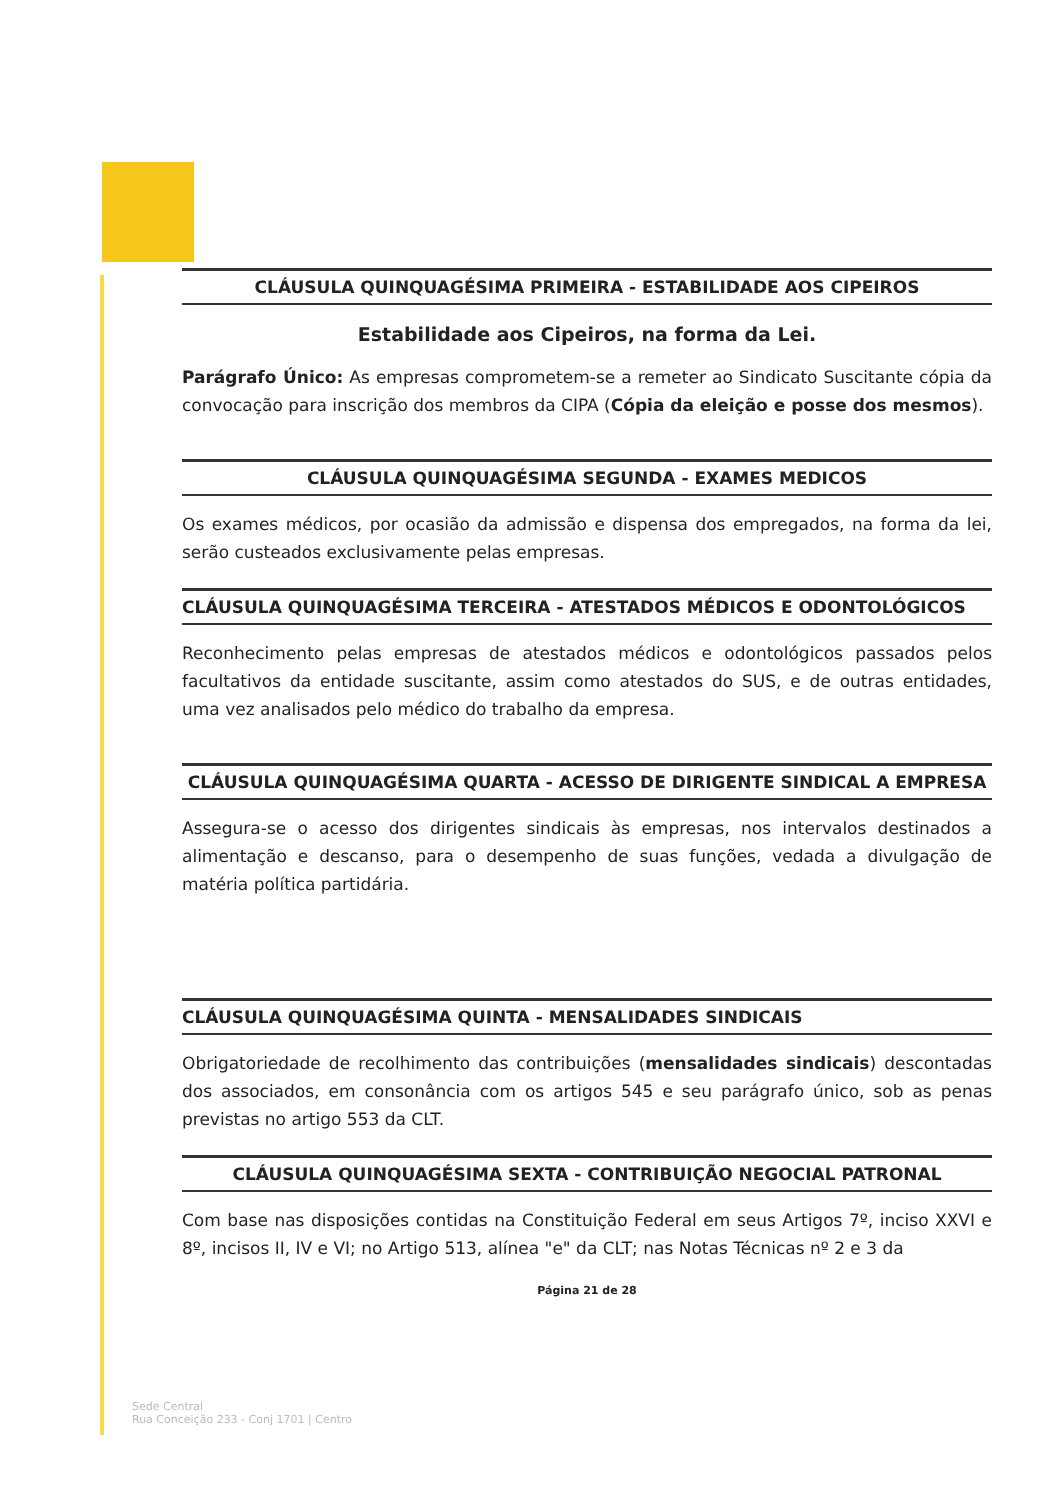CLÁUSULA QUINQUAGÉSIMA PRIMEIRA - ESTABILIDADE AOS CIPEIROS
Estabilidade aos Cipeiros, na forma da Lei.
Parágrafo Único: As empresas comprometem-se a remeter ao Sindicato Suscitante cópia da convocação para inscrição dos membros da CIPA (Cópia da eleição e posse dos mesmos).
CLÁUSULA QUINQUAGÉSIMA SEGUNDA - EXAMES MEDICOS
Os exames médicos, por ocasião da admissão e dispensa dos empregados, na forma da lei, serão custeados exclusivamente pelas empresas.
CLÁUSULA QUINQUAGÉSIMA TERCEIRA - ATESTADOS MÉDICOS E ODONTOLÓGICOS
Reconhecimento pelas empresas de atestados médicos e odontológicos passados pelos facultativos da entidade suscitante, assim como atestados do SUS, e de outras entidades, uma vez analisados pelo médico do trabalho da empresa.
CLÁUSULA QUINQUAGÉSIMA QUARTA - ACESSO DE DIRIGENTE SINDICAL A EMPRESA
Assegura-se o acesso dos dirigentes sindicais às empresas, nos intervalos destinados a alimentação e descanso, para o desempenho de suas funções, vedada a divulgação de matéria política partidária.
CLÁUSULA QUINQUAGÉSIMA QUINTA - MENSALIDADES SINDICAIS
Obrigatoriedade de recolhimento das contribuições (mensalidades sindicais) descontadas dos associados, em consonância com os artigos 545 e seu parágrafo único, sob as penas previstas no artigo 553 da CLT.
CLÁUSULA QUINQUAGÉSIMA SEXTA - CONTRIBUIÇÃO NEGOCIAL PATRONAL
Com base nas disposições contidas na Constituição Federal em seus Artigos 7º, inciso XXVI e 8º, incisos II, IV e VI; no Artigo 513, alínea "e" da CLT; nas Notas Técnicas nº 2 e 3 da
Página 21 de 28
Sede Central
Rua Conceição 233 - Conj 1701 | Centro